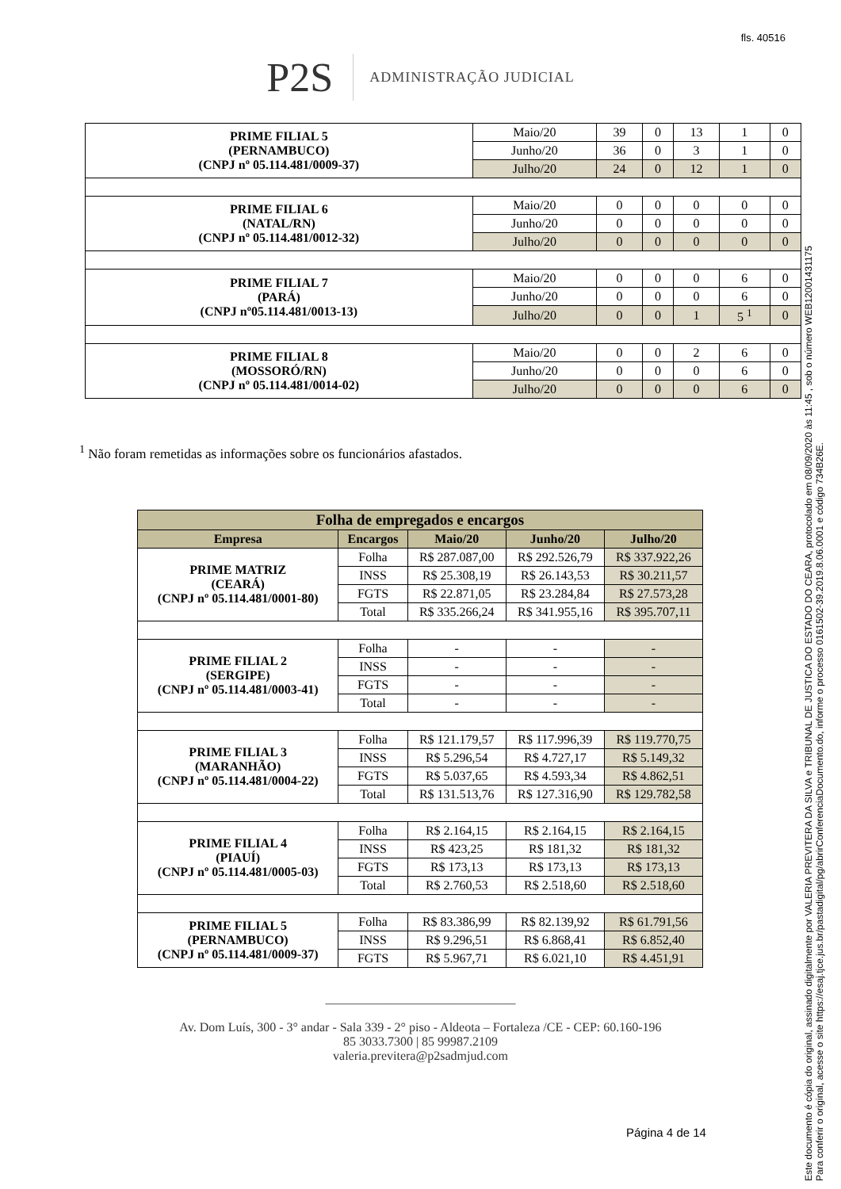fls. 40516
P2S
ADMINISTRAÇÃO JUDICIAL
| PRIME FILIAL 5 (PERNAMBUCO) (CNPJ nº 05.114.481/0009-37) | Maio/20 | 39 | 0 | 13 | 1 | 0 |
| | Junho/20 | 36 | 0 | 3 | 1 | 0 |
| | Julho/20 | 24 | 0 | 12 | 1 | 0 |
| PRIME FILIAL 6 (NATAL/RN) (CNPJ nº 05.114.481/0012-32) | Maio/20 | 0 | 0 | 0 | 0 | 0 |
| | Junho/20 | 0 | 0 | 0 | 0 | 0 |
| | Julho/20 | 0 | 0 | 0 | 0 | 0 |
| PRIME FILIAL 7 (PARÁ) (CNPJ nº05.114.481/0013-13) | Maio/20 | 0 | 0 | 0 | 6 | 0 |
| | Junho/20 | 0 | 0 | 0 | 6 | 0 |
| | Julho/20 | 0 | 0 | 1 | 5 <sup>1</sup> | 0 |
| PRIME FILIAL 8 (MOSSORÓ/RN) (CNPJ nº 05.114.481/0014-02) | Maio/20 | 0 | 0 | 2 | 6 | 0 |
| | Junho/20 | 0 | 0 | 0 | 6 | 0 |
| | Julho/20 | 0 | 0 | 0 | 6 | 0 |
<sup>1</sup> Não foram remetidas as informações sobre os funcionários afastados.
| Folha de empregados e encargos | | | | |
| --- | --- | --- | --- | --- |
| Empresa | Encargos | Maio/20 | Junho/20 | Julho/20 |
| PRIME MATRIZ (CEARÁ) (CNPJ nº 05.114.481/0001-80) | Folha | R$ 287.087,00 | R$ 292.526,79 | R$ 337.922,26 |
| | INSS | R$ 25.308,19 | R$ 26.143,53 | R$ 30.211,57 |
| | FGTS | R$ 22.871,05 | R$ 23.284,84 | R$ 27.573,28 |
| | Total | R$ 335.266,24 | R$ 341.955,16 | R$ 395.707,11 |
| PRIME FILIAL 2 (SERGIPE) (CNPJ nº 05.114.481/0003-41) | Folha | - | - | - |
| | INSS | - | - | - |
| | FGTS | - | - | - |
| | Total | - | - | - |
| PRIME FILIAL 3 (MARANHÃO) (CNPJ nº 05.114.481/0004-22) | Folha | R$ 121.179,57 | R$ 117.996,39 | R$ 119.770,75 |
| | INSS | R$ 5.296,54 | R$ 4.727,17 | R$ 5.149,32 |
| | FGTS | R$ 5.037,65 | R$ 4.593,34 | R$ 4.862,51 |
| | Total | R$ 131.513,76 | R$ 127.316,90 | R$ 129.782,58 |
| PRIME FILIAL 4 (PIAUÍ) (CNPJ nº 05.114.481/0005-03) | Folha | R$ 2.164,15 | R$ 2.164,15 | R$ 2.164,15 |
| | INSS | R$ 423,25 | R$ 181,32 | R$ 181,32 |
| | FGTS | R$ 173,13 | R$ 173,13 | R$ 173,13 |
| | Total | R$ 2.760,53 | R$ 2.518,60 | R$ 2.518,60 |
| PRIME FILIAL 5 (PERNAMBUCO) (CNPJ nº 05.114.481/0009-37) | Folha | R$ 83.386,99 | R$ 82.139,92 | R$ 61.791,56 |
| | INSS | R$ 9.296,51 | R$ 6.868,41 | R$ 6.852,40 |
| | FGTS | R$ 5.967,71 | R$ 6.021,10 | R$ 4.451,91 |
______________________________
Av. Dom Luís, 300 - 3° andar - Sala 339 - 2° piso - Aldeota – Fortaleza /CE - CEP: 60.160-196
85 3033.7300 | 85 99987.2109
valeria.previtera@p2sadmjud.com
Página 4 de 14
Este documento é cópia do original, assinado digitalmente por VALERIA PREVITERA DA SILVA e TRIBUNAL DE JUSTICA DO ESTADO DO CEARA, protocolado em 08/09/2020 às 11:45 , sob o número WEB12001431175
Para conferir o original, acesse o site https://esaj.tjce.jus.br/pastadigital/pg/abrirConferenciaDocumento.do, informe o processo 0161502-39.2019.8.06.0001 e código 734B26E.